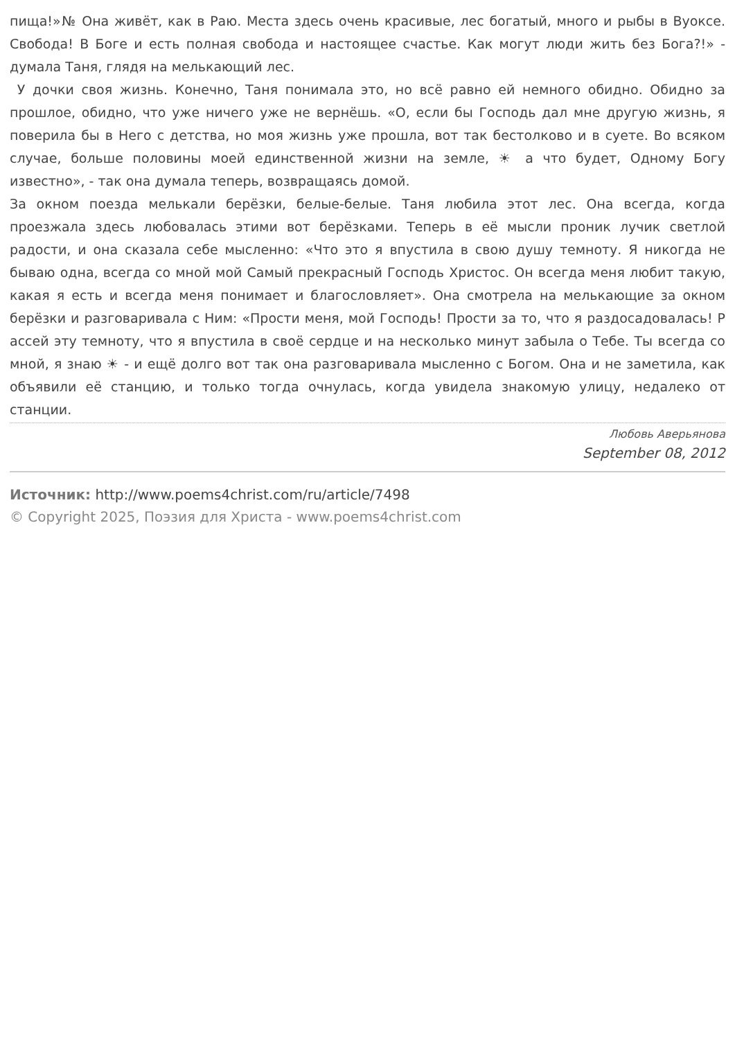пища!»№ Она живёт, как в Раю. Места здесь очень красивые, лес богатый, много и рыбы в Вуоксе. Свобода! В Боге и есть полная свобода и настоящее счастье. Как могут люди жить без Бога?!» - думала Таня, глядя на мелькающий лес.
У дочки своя жизнь. Конечно, Таня понимала это, но всё равно ей немного обидно. Обидно за прошлое, обидно, что уже ничего уже не вернёшь. «О, если бы Господь дал мне другую жизнь, я поверила бы в Него с детства, но моя жизнь уже прошла, вот так бестолково и в суете. Во всяком случае, больше половины моей единственной жизни на земле, ☀ а что будет, Одному Богу известно», - так она думала теперь, возвращаясь домой.
За окном поезда мелькали берёзки, белые-белые. Таня любила этот лес. Она всегда, когда проезжала здесь любовалась этими вот берёзками. Теперь в её мысли проник лучик светлой радости, и она сказала себе мысленно: «Что это я впустила в свою душу темноту. Я никогда не бываю одна, всегда со мной мой Самый прекрасный Господь Христос. Он всегда меня любит такую, какая я есть и всегда меня понимает и благословляет». Она смотрела на мелькающие за окном берёзки и разговаривала с Ним: «Прости меня, мой Господь! Прости за то, что я раздосадовалась! Р ассей эту темноту, что я впустила в своё сердце и на несколько минут забыла о Тебе. Ты всегда со мной, я знаю ☀ - и ещё долго вот так она разговаривала мысленно с Богом. Она и не заметила, как объявили её станцию, и только тогда очнулась, когда увидела знакомую улицу, недалеко от станции.
Любовь Аверьянова
September 08, 2012
Источник: http://www.poems4christ.com/ru/article/7498
© Copyright 2025, Поэзия для Христа - www.poems4christ.com